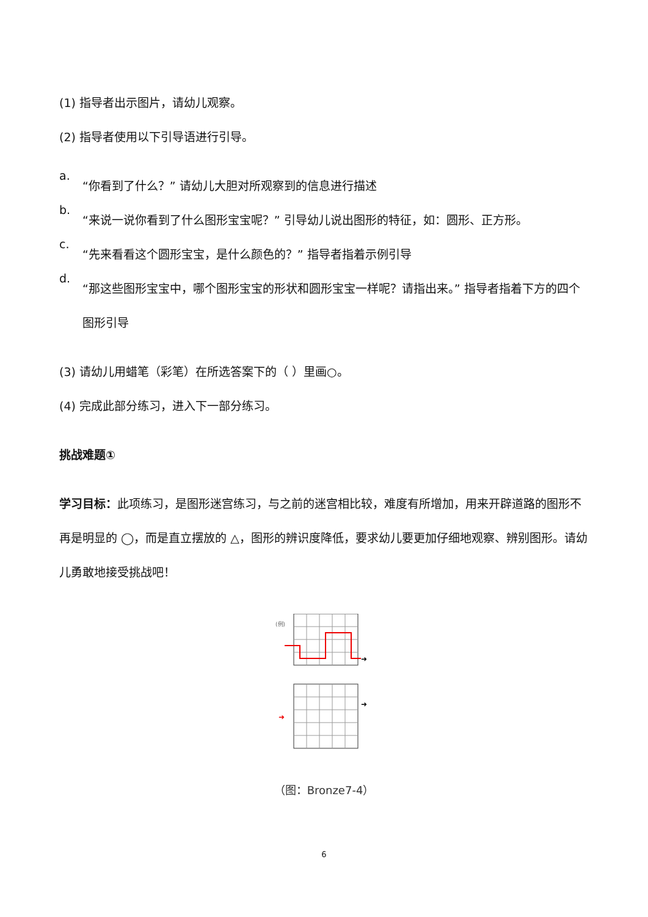(1) 指导者出示图片，请幼儿观察。
(2) 指导者使用以下引导语进行引导。
a.
“你看到了什么？” 请幼儿大胆对所观察到的信息进行描述
b.
“来说一说你看到了什么图形宝宝呢？” 引导幼儿说出图形的特征，如：圆形、正方形。
c.
“先来看看这个圆形宝宝，是什么颜色的？” 指导者指着示例引导
d.
“那这些图形宝宝中，哪个图形宝宝的形状和圆形宝宝一样呢？请指出来。” 指导者指着下方的四个图形引导
(3) 请幼儿用蜡笔（彩笔）在所选答案下的（ ）里画○。
(4) 完成此部分练习，进入下一部分练习。
挑战难题①
学习目标：此项练习，是图形迷宫练习，与之前的迷宫相比较，难度有所增加，用来开辟道路的图形不再是明显的 ◯，而是直立摆放的 △，图形的辨识度降低，要求幼儿要更加仔细地观察、辨别图形。请幼儿勇敢地接受挑战吧！
(例)
➜
➜
➜
（图：Bronze7-4）
6